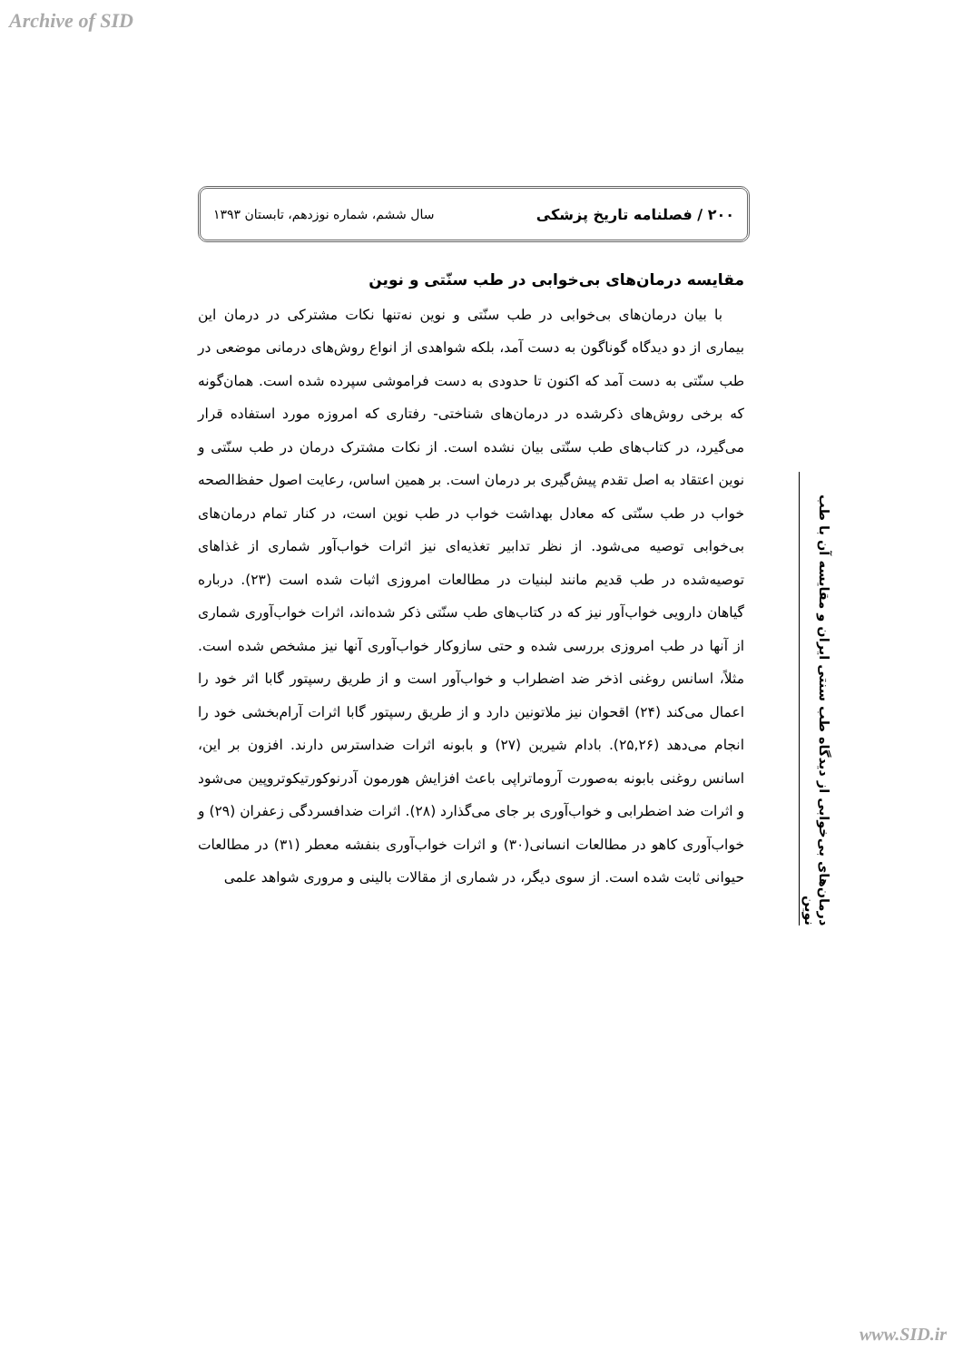Archive of SID
۲۰۰ / فصلنامه تاریخ پزشکی سال ششم، شماره نوزدهم، تابستان ۱۳۹۳
درمان‌های بی‌خوابی از دیدگاه طب سنتی ایران و مقایسه آن با طب نوین
مقایسه درمان‌های بی‌خوابی در طب سنّتی و نوین
با بیان درمان‌های بی‌خوابی در طب سنّتی و نوین نه‌تنها نکات مشترکی در درمان این بیماری از دو دیدگاه گوناگون به دست آمد، بلکه شواهدی از انواع روش‌های درمانی موضعی در طب سنّتی به دست آمد که اکنون تا حدودی به دست فراموشی سپرده شده است. همان‌گونه که برخی روش‌های ذکرشده در درمان‌های شناختی- رفتاری که امروزه مورد استفاده قرار می‌گیرد، در کتاب‌های طب سنّتی بیان نشده است. از نکات مشترک درمان در طب سنّتی و نوین اعتقاد به اصل تقدم پیش‌گیری بر درمان است. بر همین اساس، رعایت اصول حفظ‌الصحه خواب در طب سنّتی که معادل بهداشت خواب در طب نوین است، در کنار تمام درمان‌های بی‌خوابی توصیه می‌شود. از نظر تدابیر تغذیه‌ای نیز اثرات خواب‌آور شماری از غذاهای توصیه‌شده در طب قدیم مانند لبنیات در مطالعات امروزی اثبات شده است (۲۳). درباره گیاهان دارویی خواب‌آور نیز که در کتاب‌های طب سنّتی ذکر شده‌اند، اثرات خواب‌آوری شماری از آنها در طب امروزی بررسی شده و حتی سازوکار خواب‌آوری آنها نیز مشخص شده است. مثلاً، اسانس روغنی اذخر ضد اضطراب و خواب‌آور است و از طریق رسپتور گابا اثر خود را اعمال می‌کند (۲۴) اقحوان نیز ملاتونین دارد و از طریق رسپتور گابا اثرات آرام‌بخشی خود را انجام می‌دهد (۲۵,۲۶). بادام شیرین (۲۷) و بابونه اثرات ضداسترس دارند. افزون بر این، اسانس روغنی بابونه به‌صورت آروماتراپی باعث افزایش هورمون آدرنوکورتیکوتروپین می‌شود و اثرات ضد اضطرابی و خواب‌آوری بر جای می‌گذارد (۲۸). اثرات ضدافسردگی زعفران (۲۹) و خواب‌آوری کاهو در مطالعات انسانی(۳۰) و اثرات خواب‌آوری بنفشه معطر (۳۱) در مطالعات حیوانی ثابت شده است. از سوی دیگر، در شماری از مقالات بالینی و مروری شواهد علمی
www.SID.ir